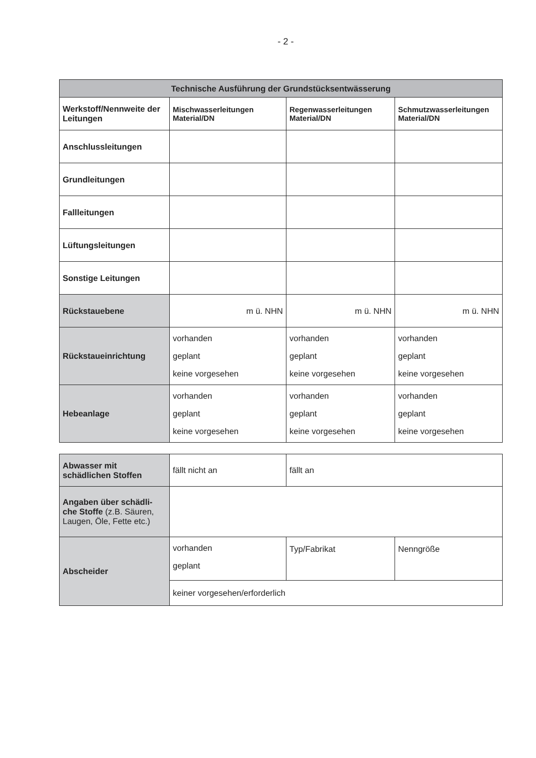- 2 -
| Technische Ausführung der Grundstücksentwässerung | | | |
| --- | --- | --- | --- |
| Werkstoff/Nennweite der Leitungen | Mischwasserleitungen Material/DN | Regenwasserleitungen Material/DN | Schmutzwasserleitungen Material/DN |
| Anschlussleitungen | | | |
| Grundleitungen | | | |
| Fallleitungen | | | |
| Lüftungsleitungen | | | |
| Sonstige Leitungen | | | |
| Rückstauebene | m ü. NHN | m ü. NHN | m ü. NHN |
| Rückstaueinrichtung | vorhanden geplant keine vorgesehen | vorhanden geplant keine vorgesehen | vorhanden geplant keine vorgesehen |
| Hebeanlage | vorhanden geplant keine vorgesehen | vorhanden geplant keine vorgesehen | vorhanden geplant keine vorgesehen |
| Abwasser mit schädlichen Stoffen | fällt nicht an | fällt an | |
| Angaben über schädli-che Stoffe (z.B. Säuren, Laugen, Öle, Fette etc.) | | | |
| Abscheider | vorhanden geplant | Typ/Fabrikat | Nenngröße |
| | keiner vorgesehen/erforderlich | | |